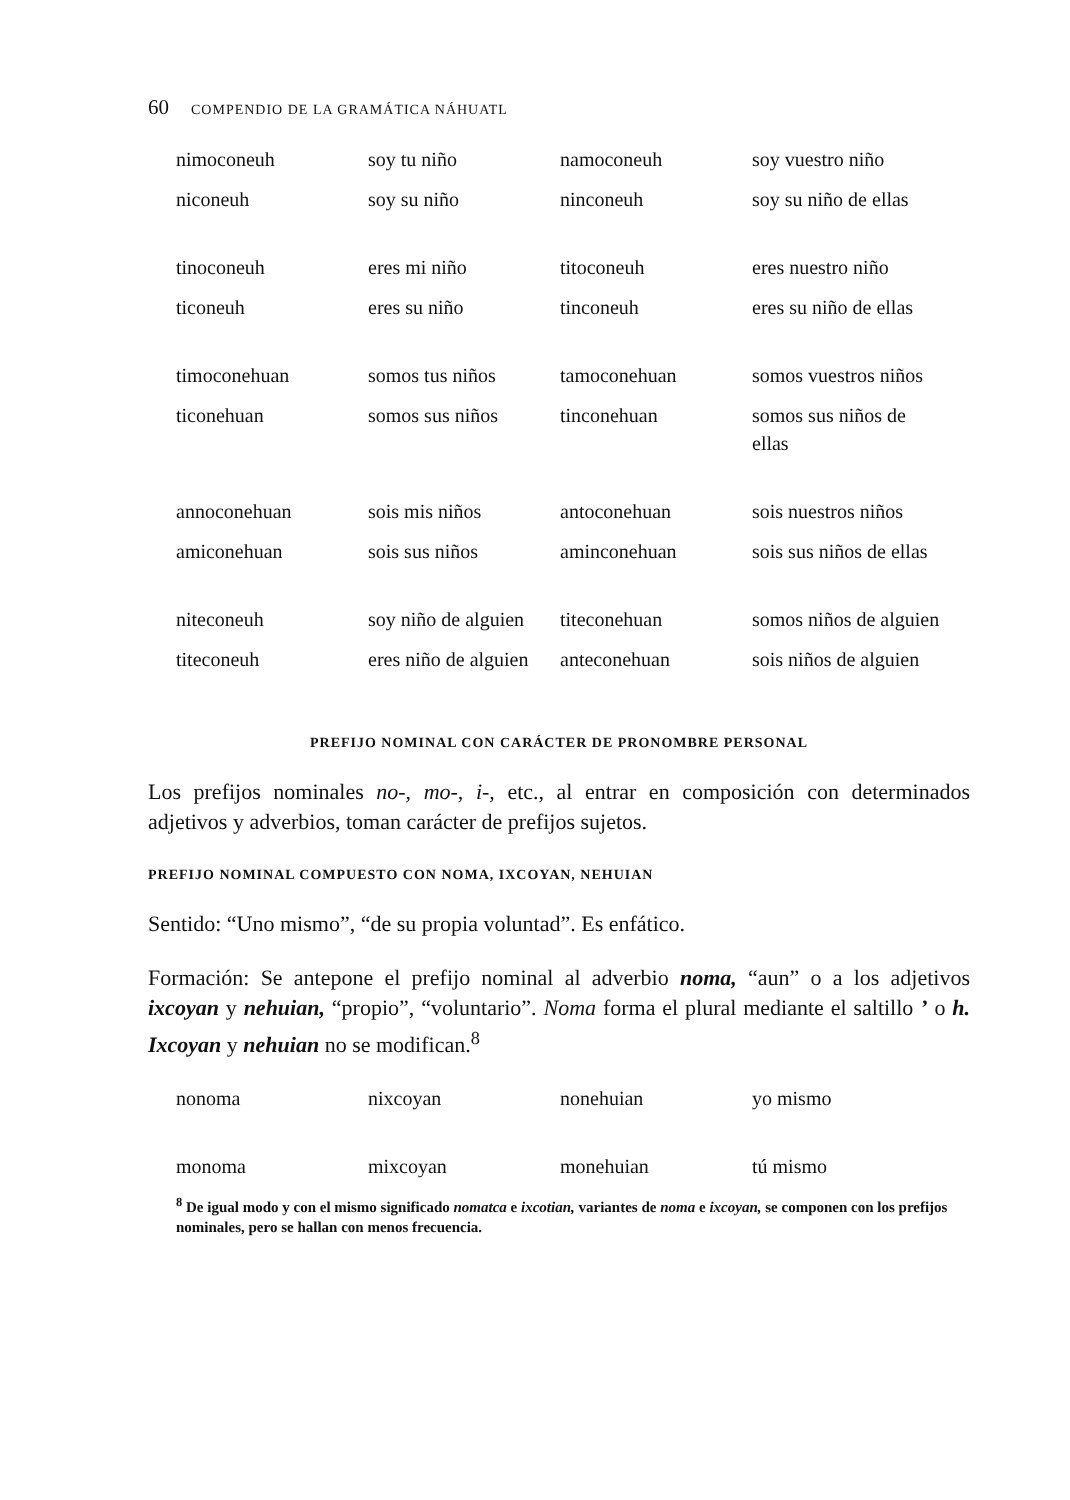60 COMPENDIO DE LA GRAMÁTICA NÁHUATL
| nimoconeuh | soy tu niño | namoconeuh | soy vuestro niño |
| niconeuh | soy su niño | ninconeuh | soy su niño de ellas |
| tinoconeuh | eres mi niño | titoconeuh | eres nuestro niño |
| ticoneuh | eres su niño | tinconeuh | eres su niño de ellas |
| timoconehuan | somos tus niños | tamoconehuan | somos vuestros niños |
| ticonehuan | somos sus niños | tinconehuan | somos sus niños de ellas |
| annoconehuan | sois mis niños | antoconehuan | sois nuestros niños |
| amiconehuan | sois sus niños | aminconehuan | sois sus niños de ellas |
| niteconeuh | soy niño de alguien | titeconehuan | somos niños de alguien |
| titeconeuh | eres niño de alguien | anteconehuan | sois niños de alguien |
PREFIJO NOMINAL CON CARÁCTER DE PRONOMBRE PERSONAL
Los prefijos nominales no-, mo-, i-, etc., al entrar en composición con determinados adjetivos y adverbios, toman carácter de prefijos sujetos.
PREFIJO NOMINAL COMPUESTO CON NOMA, IXCOYAN, NEHUIAN
Sentido: “Uno mismo”, “de su propia voluntad”. Es enfático.
Formación: Se antepone el prefijo nominal al adverbio noma, “aun” o a los adjetivos ixcoyan y nehuian, “propio”, “voluntario”. Noma forma el plural mediante el saltillo ’ o h. Ixcoyan y nehuian no se modifican.<sup>8</sup>
| nonoma | nixcoyan | nonehuian | yo mismo |
| monoma | mixcoyan | monehuian | tú mismo |
<sup>8</sup> De igual modo y con el mismo significado nomatca e ixcotian, variantes de noma e ixcoyan, se componen con los prefijos nominales, pero se hallan con menos frecuencia.